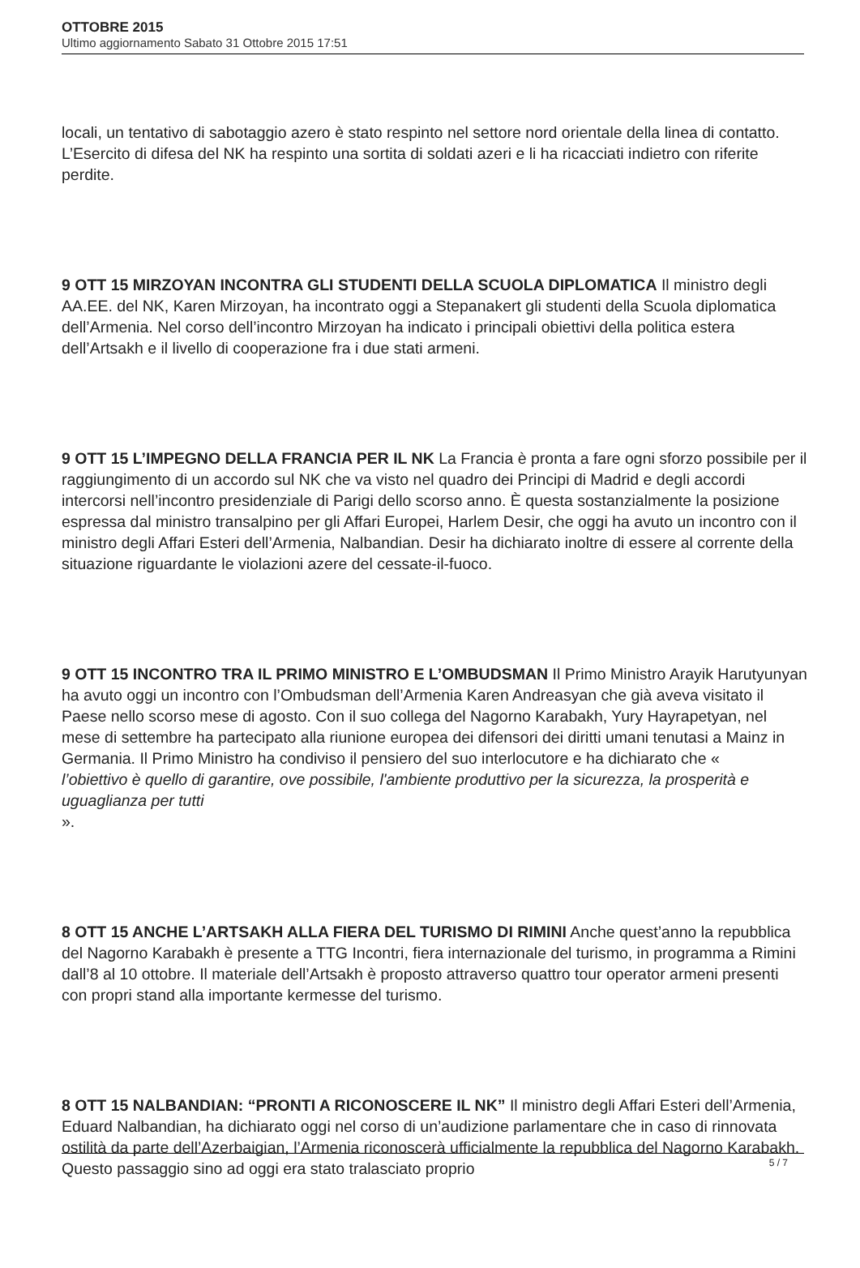OTTOBRE 2015
Ultimo aggiornamento Sabato 31 Ottobre 2015 17:51
locali, un tentativo di sabotaggio azero è stato respinto nel settore nord orientale della linea di contatto. L’Esercito di difesa del NK ha respinto una sortita di soldati azeri e li ha ricacciati indietro con riferite perdite.
9 OTT 15 MIRZOYAN INCONTRA GLI STUDENTI DELLA SCUOLA DIPLOMATICA Il ministro degli AA.EE. del NK, Karen Mirzoyan, ha incontrato oggi a Stepanakert gli studenti della Scuola diplomatica dell’Armenia. Nel corso dell’incontro Mirzoyan ha indicato i principali obiettivi della politica estera dell’Artsakh e il livello di cooperazione fra i due stati armeni.
9 OTT 15 L’IMPEGNO DELLA FRANCIA PER IL NK La Francia è pronta a fare ogni sforzo possibile per il raggiungimento di un accordo sul NK che va visto nel quadro dei Principi di Madrid e degli accordi intercorsi nell’incontro presidenziale di Parigi dello scorso anno. È questa sostanzialmente la posizione espressa dal ministro transalpino per gli Affari Europei, Harlem Desir, che oggi ha avuto un incontro con il ministro degli Affari Esteri dell’Armenia, Nalbandian. Desir ha dichiarato inoltre di essere al corrente della situazione riguardante le violazioni azere del cessate-il-fuoco.
9 OTT 15 INCONTRO TRA IL PRIMO MINISTRO E L’OMBUDSMAN Il Primo Ministro Arayik Harutyunyan ha avuto oggi un incontro con l’Ombudsman dell’Armenia Karen Andreasyan che già aveva visitato il Paese nello scorso mese di agosto. Con il suo collega del Nagorno Karabakh, Yury Hayrapetyan, nel mese di settembre ha partecipato alla riunione europea dei difensori dei diritti umani tenutasi a Mainz in Germania. Il Primo Ministro ha condiviso il pensiero del suo interlocutore e ha dichiarato che «
l’obiettivo è quello di garantire, ove possibile, l'ambiente produttivo per la sicurezza, la prosperità e uguaglianza per tutti
».
8 OTT 15 ANCHE L’ARTSAKH ALLA FIERA DEL TURISMO DI RIMINI Anche quest’anno la repubblica del Nagorno Karabakh è presente a TTG Incontri, fiera internazionale del turismo, in programma a Rimini dall’8 al 10 ottobre. Il materiale dell’Artsakh è proposto attraverso quattro tour operator armeni presenti con propri stand alla importante kermesse del turismo.
8 OTT 15 NALBANDIAN: “PRONTI A RICONOSCERE IL NK” Il ministro degli Affari Esteri dell’Armenia, Eduard Nalbandian, ha dichiarato oggi nel corso di un’audizione parlamentare che in caso di rinnovata ostilità da parte dell’Azerbaigian, l’Armenia riconoscerà ufficialmente la repubblica del Nagorno Karabakh. Questo passaggio sino ad oggi era stato tralasciato proprio
5 / 7